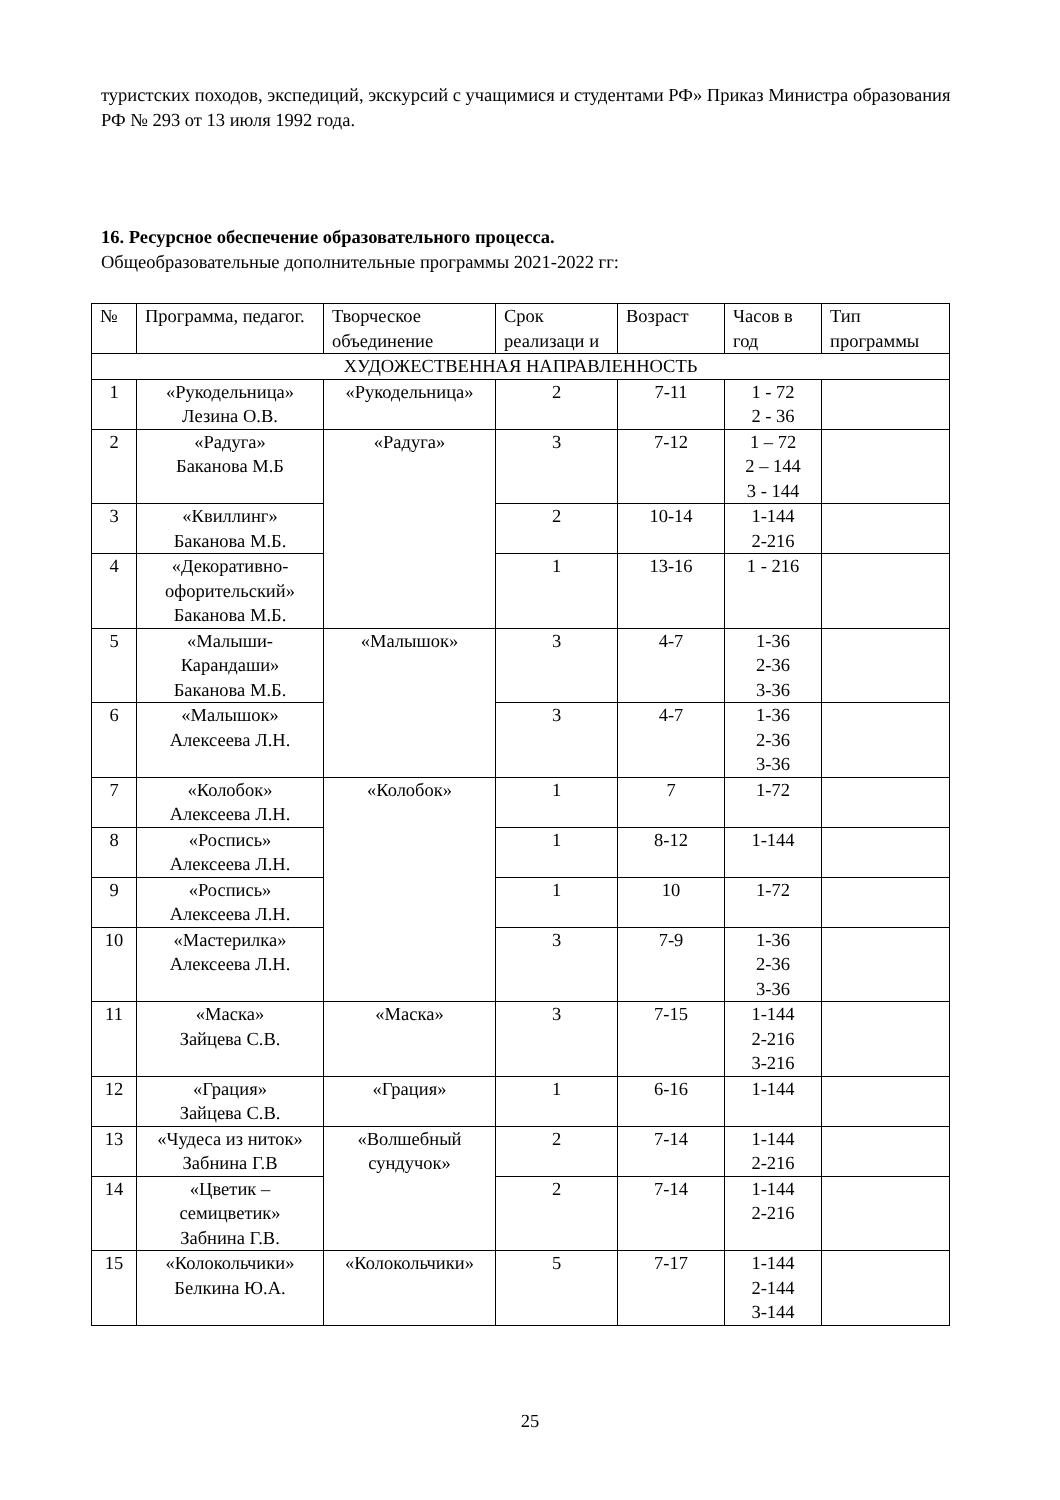туристских походов, экспедиций, экскурсий с учащимися и студентами РФ» Приказ Министра образования РФ № 293 от 13 июля 1992 года.
16. Ресурсное обеспечение образовательного процесса.
Общеобразовательные дополнительные программы 2021-2022 гг:
| № | Программа, педагог. | Творческое объединение | Срок реализаци и | Возраст | Часов в год | Тип программы |
| --- | --- | --- | --- | --- | --- | --- |
| ХУДОЖЕСТВЕННАЯ НАПРАВЛЕННОСТЬ | | | | | | |
| 1 | «Рукодельница» Лезина О.В. | «Рукодельница» | 2 | 7-11 | 1 - 72 2 - 36 | |
| 2 | «Радуга» Баканова М.Б | «Радуга» | 3 | 7-12 | 1 – 72 2 – 144 3 - 144 | |
| 3 | «Квиллинг» Баканова М.Б. | | 2 | 10-14 | 1-144 2-216 | |
| 4 | «Декоративно-офорительский» Баканова М.Б. | | 1 | 13-16 | 1 - 216 | |
| 5 | «Малыши-Карандаши» Баканова М.Б. | «Малышок» | 3 | 4-7 | 1-36 2-36 3-36 | |
| 6 | «Малышок» Алексеева Л.Н. | | 3 | 4-7 | 1-36 2-36 3-36 | |
| 7 | «Колобок» Алексеева Л.Н. | «Колобок» | 1 | 7 | 1-72 | |
| 8 | «Роспись» Алексеева Л.Н. | | 1 | 8-12 | 1-144 | |
| 9 | «Роспись» Алексеева Л.Н. | | 1 | 10 | 1-72 | |
| 10 | «Мастерилка» Алексеева Л.Н. | | 3 | 7-9 | 1-36 2-36 3-36 | |
| 11 | «Маска» Зайцева С.В. | «Маска» | 3 | 7-15 | 1-144 2-216 3-216 | |
| 12 | «Грация» Зайцева С.В. | «Грация» | 1 | 6-16 | 1-144 | |
| 13 | «Чудеса из ниток» Забнина Г.В | «Волшебный сундучок» | 2 | 7-14 | 1-144 2-216 | |
| 14 | «Цветик – семицветик» Забнина Г.В. | | 2 | 7-14 | 1-144 2-216 | |
| 15 | «Колокольчики» Белкина Ю.А. | «Колокольчики» | 5 | 7-17 | 1-144 2-144 3-144 | |
25